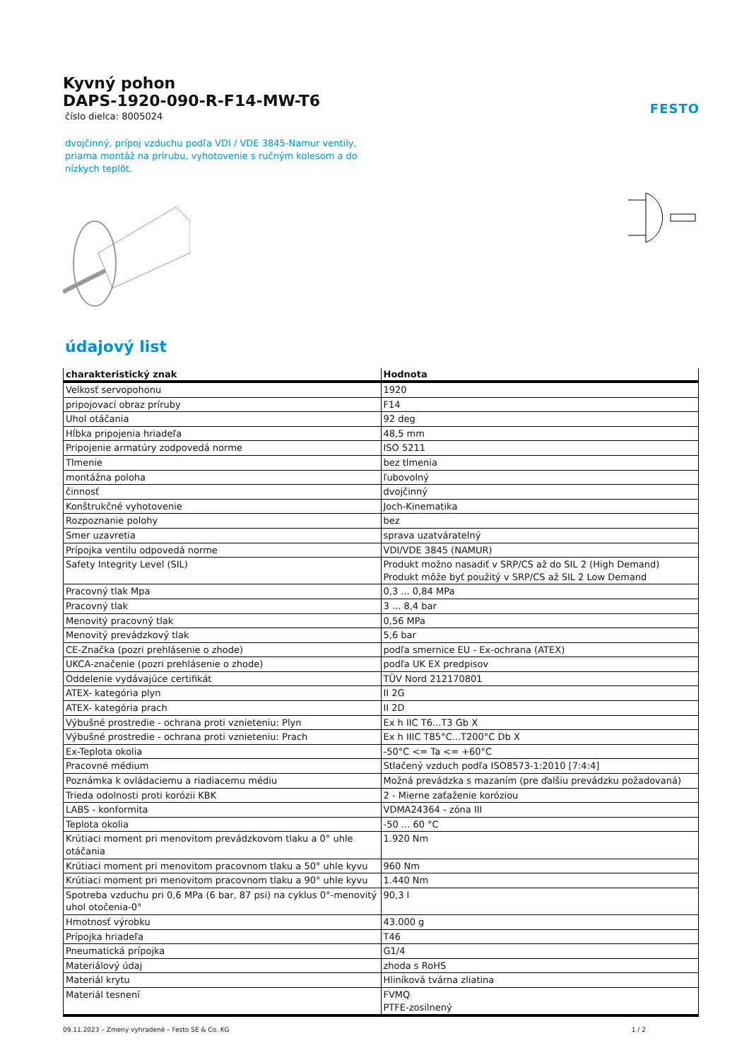Kyvný pohon
DAPS-1920-090-R-F14-MW-T6
číslo dielca: 8005024
FESTO
dvojčinný, prípoj vzduchu podľa VDI / VDE 3845-Namur ventily, priama montáž na prírubu, vyhotovenie s ručným kolesom a do nízkych teplôt.
údajový list
| charakteristický znak | Hodnota |
| --- | --- |
| Velkosť servopohonu | 1920 |
| pripojovací obraz príruby | F14 |
| Uhol otáčania | 92 deg |
| Hĺbka pripojenia hriadeľa | 48,5 mm |
| Pripojenie armatúry zodpovedá norme | ISO 5211 |
| Tlmenie | bez tlmenia |
| montážna poloha | ľubovolný |
| činnosť | dvojčinný |
| Konštrukčné vyhotovenie | Joch-Kinematika |
| Rozpoznanie polohy | bez |
| Smer uzavretia | sprava uzatváratelný |
| Prípojka ventilu odpovedá norme | VDI/VDE 3845 (NAMUR) |
| Safety Integrity Level (SIL) | Produkt možno nasadiť v SRP/CS až do SIL 2 (High Demand) Produkt môže byť použitý v SRP/CS až SIL 2 Low Demand |
| Pracovný tlak Mpa | 0,3 ... 0,84 MPa |
| Pracovný tlak | 3 ... 8,4 bar |
| Menovitý pracovný tlak | 0,56 MPa |
| Menovitý prevádzkový tlak | 5,6 bar |
| CE-Značka (pozri prehlásenie o zhode) | podľa smernice EU - Ex-ochrana (ATEX) |
| UKCA-značenie (pozri prehlásenie o zhode) | podľa UK EX predpisov |
| Oddelenie vydávajúce certifikát | TÜV Nord 212170801 |
| ATEX- kategória plyn | II 2G |
| ATEX- kategória prach | II 2D |
| Výbušné prostredie - ochrana proti vznieteniu: Plyn | Ex h IIC T6...T3 Gb X |
| Výbušné prostredie - ochrana proti vznieteniu: Prach | Ex h IIIC T85°C...T200°C Db X |
| Ex-Teplota okolia | -50°C <= Ta <= +60°C |
| Pracovné médium | Stlačený vzduch podľa ISO8573-1:2010 [7:4:4] |
| Poznámka k ovládaciemu a riadiacemu médiu | Možná prevádzka s mazaním (pre ďalšiu prevádzku požadovaná) |
| Trieda odolnosti proti korózii KBK | 2 - Mierne zaťaženie koróziou |
| LABS - konformita | VDMA24364 - zóna III |
| Teplota okolia | -50 ... 60 °C |
| Krútiaci moment pri menovitom prevádzkovom tlaku a 0° uhle otáčania | 1.920 Nm |
| Krútiaci moment pri menovitom pracovnom tlaku a 50° uhle kyvu | 960 Nm |
| Krútiaci moment pri menovitom pracovnom tlaku a 90° uhle kyvu | 1.440 Nm |
| Spotreba vzduchu pri 0,6 MPa (6 bar, 87 psi) na cyklus 0°-menovitý uhol otočenia-0° | 90,3 l |
| Hmotnosť výrobku | 43.000 g |
| Prípojka hriadeľa | T46 |
| Pneumatická prípojka | G1/4 |
| Materiálový údaj | zhoda s RoHS |
| Materiál krytu | Hliníková tvárna zliatina |
| Materiál tesnení | FVMQ PTFE-zosilnený |
09.11.2023 – Zmeny vyhradené – Festo SE & Co. KG 1 / 2